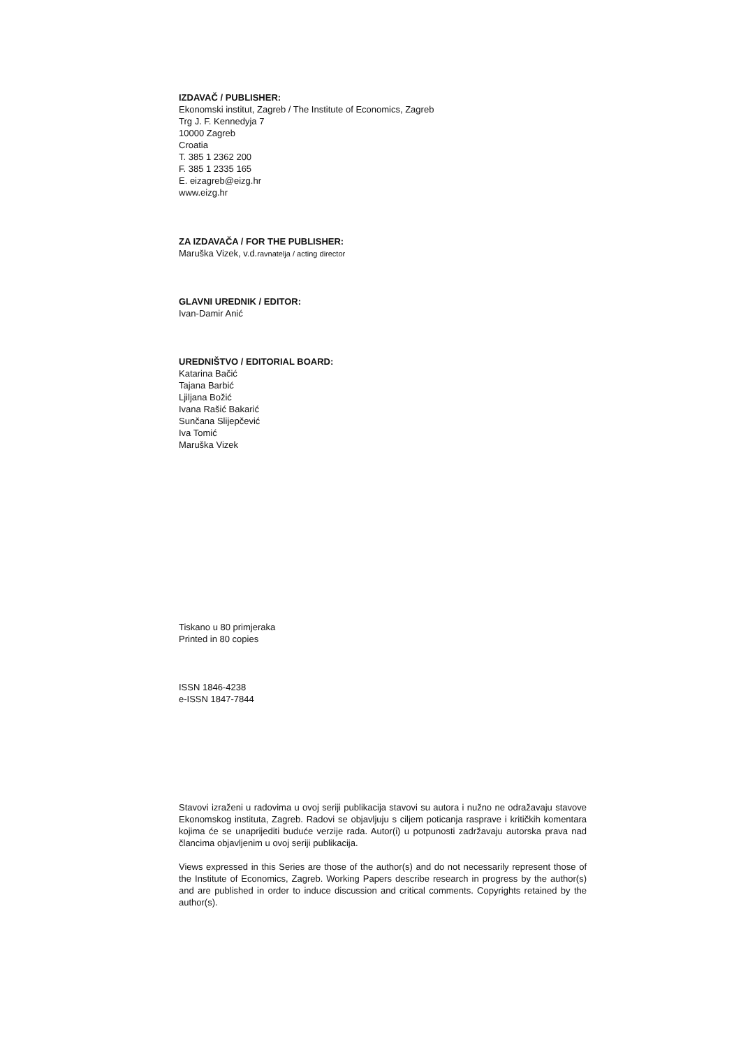IZDAVAČ / PUBLISHER:
Ekonomski institut, Zagreb / The Institute of Economics, Zagreb
Trg J. F. Kennedyja 7
10000 Zagreb
Croatia
T. 385 1 2362 200
F. 385 1 2335 165
E. eizagreb@eizg.hr
www.eizg.hr
ZA IZDAVAČA / FOR THE PUBLISHER:
Maruška Vizek, v.d.ravnatelja / acting director
GLAVNI UREDNIK / EDITOR:
Ivan-Damir Anić
UREDNIŠTVO / EDITORIAL BOARD:
Katarina Bačić
Tajana Barbić
Ljiljana Božić
Ivana Rašić Bakarić
Sunčana Slijepčević
Iva Tomić
Maruška Vizek
Tiskano u 80 primjeraka
Printed in 80 copies
ISSN 1846-4238
e-ISSN 1847-7844
Stavovi izraženi u radovima u ovoj seriji publikacija stavovi su autora i nužno ne odražavaju stavove Ekonomskog instituta, Zagreb. Radovi se objavljuju s ciljem poticanja rasprave i kritičkih komentara kojima će se unaprijediti buduće verzije rada. Autor(i) u potpunosti zadržavaju autorska prava nad člancima objavljenim u ovoj seriji publikacija.
Views expressed in this Series are those of the author(s) and do not necessarily represent those of the Institute of Economics, Zagreb. Working Papers describe research in progress by the author(s) and are published in order to induce discussion and critical comments. Copyrights retained by the author(s).